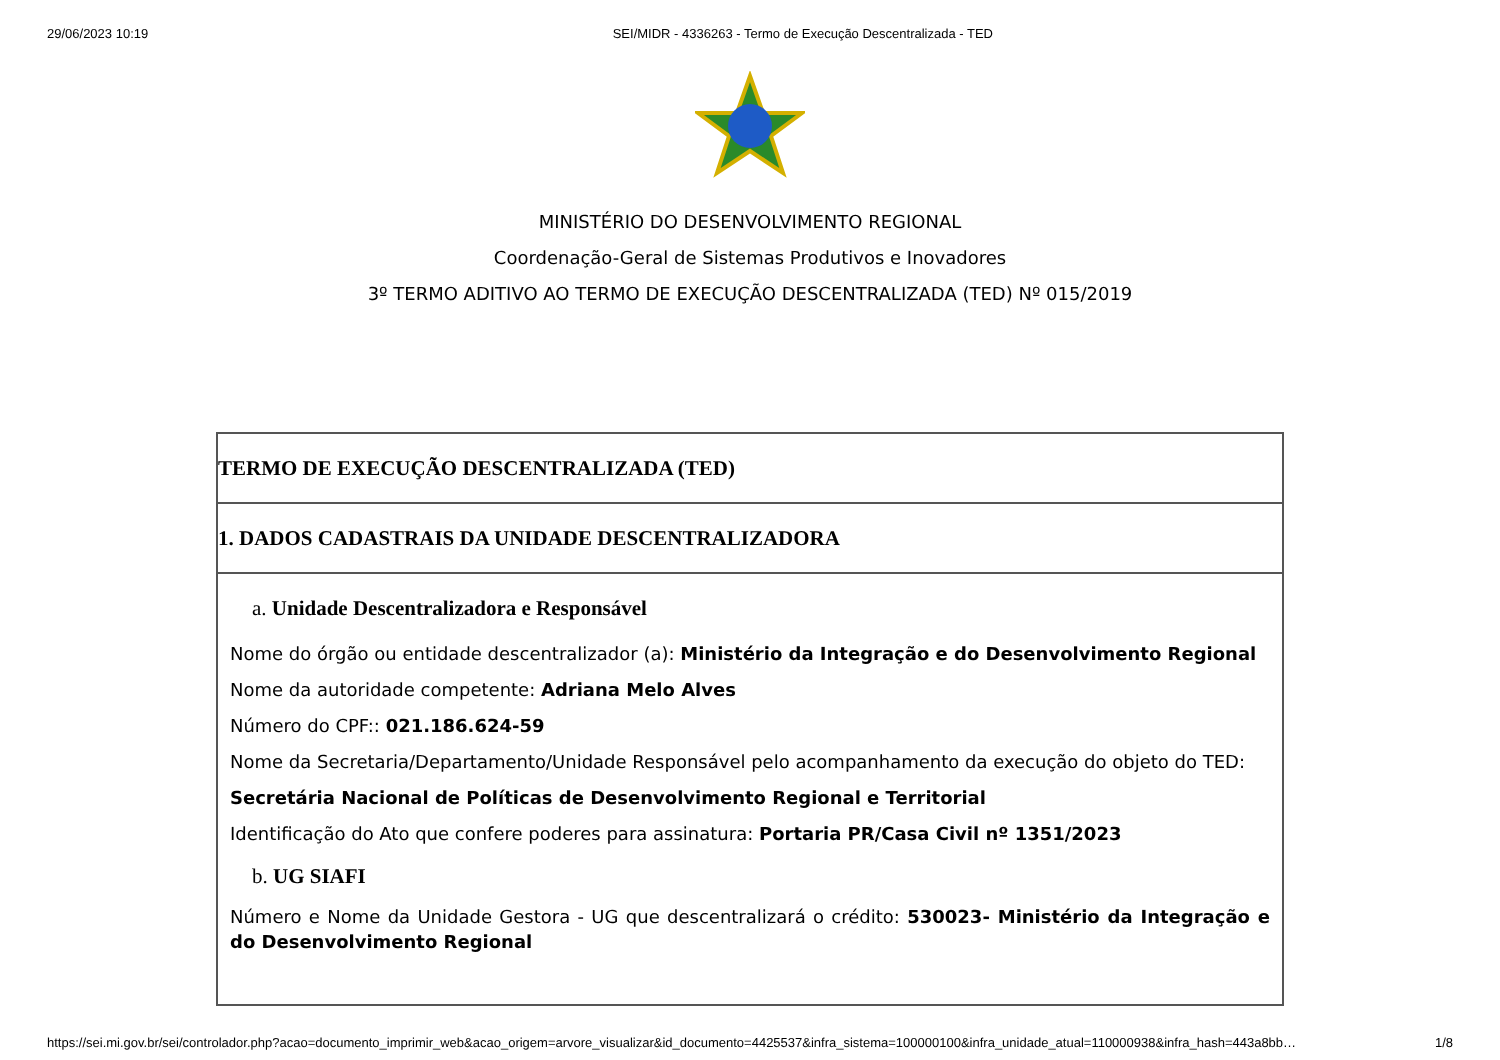29/06/2023 10:19 SEI/MIDR - 4336263 - Termo de Execução Descentralizada - TED
MINISTÉRIO DO DESENVOLVIMENTO REGIONAL
Coordenação-Geral de Sistemas Produtivos e Inovadores
3º TERMO ADITIVO AO TERMO DE EXECUÇÃO DESCENTRALIZADA (TED) Nº 015/2019
| TERMO DE EXECUÇÃO DESCENTRALIZADA (TED) |
| 1. DADOS CADASTRAIS DA UNIDADE DESCENTRALIZADORA |
| a. Unidade Descentralizadora e Responsável Nome do órgão ou entidade descentralizador (a): Ministério da Integração e do Desenvolvimento Regional Nome da autoridade competente: Adriana Melo Alves Número do CPF:: 021.186.624-59 Nome da Secretaria/Departamento/Unidade Responsável pelo acompanhamento da execução do objeto do TED: Secretária Nacional de Políticas de Desenvolvimento Regional e Territorial Identificação do Ato que confere poderes para assinatura: Portaria PR/Casa Civil nº 1351/2023 b. UG SIAFI Número e Nome da Unidade Gestora - UG que descentralizará o crédito: 530023- Ministério da Integração e do Desenvolvimento Regional |
https://sei.mi.gov.br/sei/controlador.php?acao=documento_imprimir_web&acao_origem=arvore_visualizar&id_documento=4425537&infra_sistema=100000100&infra_unidade_atual=110000938&infra_hash=443a8bb… 1/8